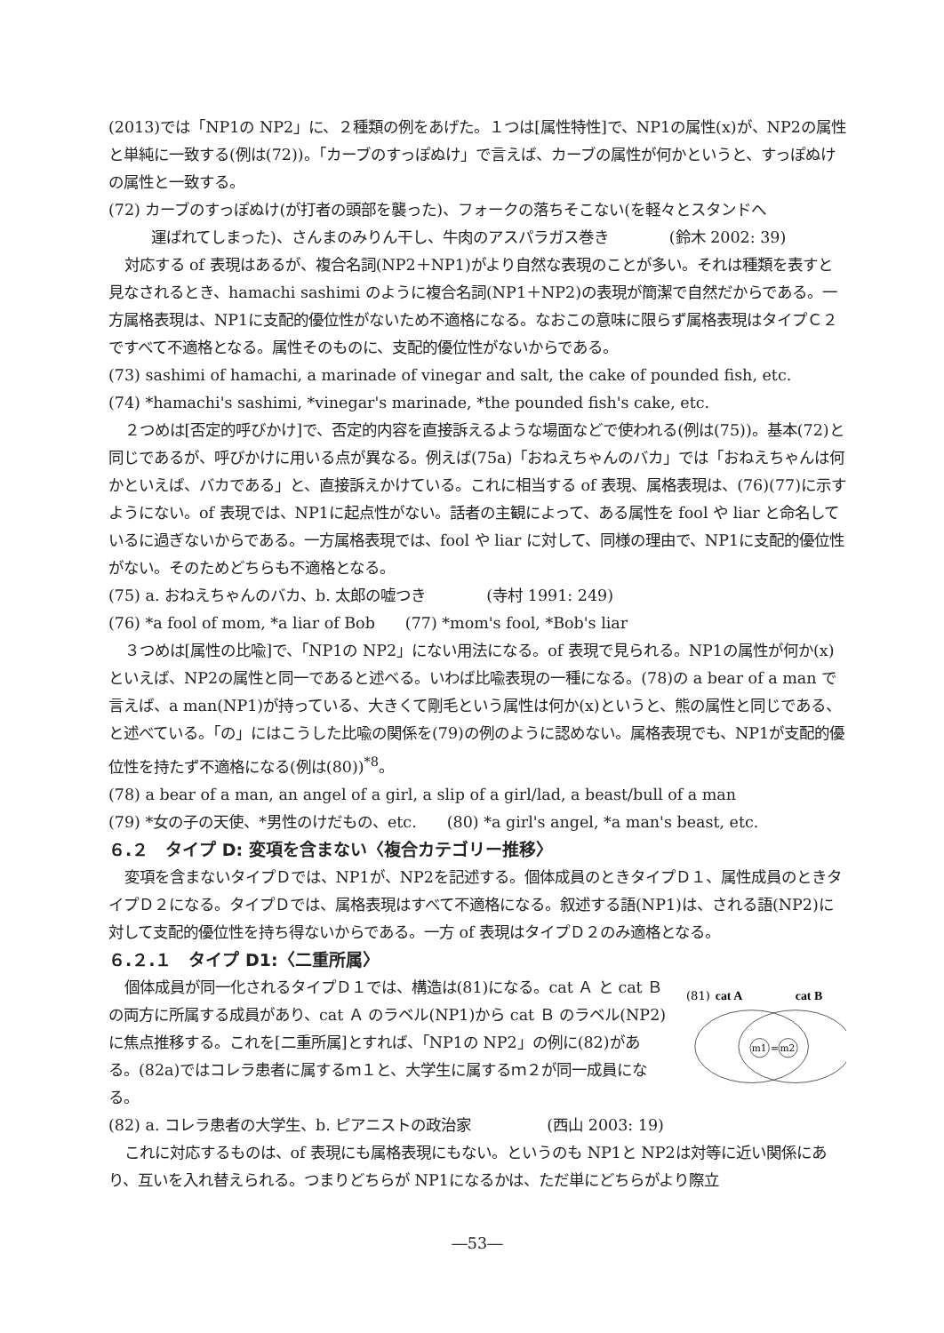(2013)では「NP1の NP2」に、２種類の例をあげた。１つは[属性特性]で、NP1の属性(x)が、NP2の属性と単純に一致する(例は(72))。「カーブのすっぽぬけ」で言えば、カーブの属性が何かというと、すっぽぬけの属性と一致する。
(72) カーブのすっぽぬけ(が打者の頭部を襲った)、フォークの落ちそこない(を軽々とスタンドへ
運ばれてしまった)、さんまのみりん干し、牛肉のアスパラガス巻き　　　　(鈴木 2002: 39)
対応する of 表現はあるが、複合名詞(NP2＋NP1)がより自然な表現のことが多い。それは種類を表すと見なされるとき、hamachi sashimi のように複合名詞(NP1＋NP2)の表現が簡潔で自然だからである。一方属格表現は、NP1に支配的優位性がないため不適格になる。なおこの意味に限らず属格表現はタイプＣ２ですべて不適格となる。属性そのものに、支配的優位性がないからである。
(73) sashimi of hamachi, a marinade of vinegar and salt, the cake of pounded fish, etc.
(74) *hamachi's sashimi, *vinegar's marinade, *the pounded fish's cake, etc.
２つめは[否定的呼びかけ]で、否定的内容を直接訴えるような場面などで使われる(例は(75))。基本(72)と同じであるが、呼びかけに用いる点が異なる。例えば(75a)「おねえちゃんのバカ」では「おねえちゃんは何かといえば、バカである」と、直接訴えかけている。これに相当する of 表現、属格表現は、(76)(77)に示すようにない。of 表現では、NP1に起点性がない。話者の主観によって、ある属性を fool や liar と命名しているに過ぎないからである。一方属格表現では、fool や liar に対して、同様の理由で、NP1に支配的優位性がない。そのためどちらも不適格となる。
(75) a. おねえちゃんのバカ、b. 太郎の嘘つき　　　　(寺村 1991: 249)
(76) *a fool of mom, *a liar of Bob　　(77) *mom's fool, *Bob's liar
３つめは[属性の比喩]で、「NP1の NP2」にない用法になる。of 表現で見られる。NP1の属性が何か(x)といえば、NP2の属性と同一であると述べる。いわば比喩表現の一種になる。(78)の a bear of a man で言えば、a man(NP1)が持っている、大きくて剛毛という属性は何か(x)というと、熊の属性と同じである、と述べている。「の」にはこうした比喩の関係を(79)の例のように認めない。属格表現でも、NP1が支配的優位性を持たず不適格になる(例は(80))<sup>*8</sup>。
(78) a bear of a man, an angel of a girl, a slip of a girl/lad, a beast/bull of a man
(79) *女の子の天使、*男性のけだもの、etc.　　(80) *a girl's angel, *a man's beast, etc.
６.２　タイプ D: 変項を含まない〈複合カテゴリー推移〉
変項を含まないタイプＤでは、NP1が、NP2を記述する。個体成員のときタイプＤ１、属性成員のときタイプＤ２になる。タイプＤでは、属格表現はすべて不適格になる。叙述する語(NP1)は、される語(NP2)に対して支配的優位性を持ち得ないからである。一方 of 表現はタイプＤ２のみ適格となる。
６.２.１　タイプ D1:〈二重所属〉
個体成員が同一化されるタイプＤ１では、構造は(81)になる。cat Ａ と cat Ｂ の両方に所属する成員があり、cat Ａ のラベル(NP1)から cat Ｂ のラベル(NP2)に焦点推移する。これを[二重所属]とすれば、「NP1の NP2」の例に(82)がある。(82a)ではコレラ患者に属するｍ１と、大学生に属するｍ２が同一成員になる。
(81)
cat A
cat B
m1
=
m2
(82) a. コレラ患者の大学生、b. ピアニストの政治家　　　　　(西山 2003: 19)
これに対応するものは、of 表現にも属格表現にもない。というのも NP1と NP2は対等に近い関係にあり、互いを入れ替えられる。つまりどちらが NP1になるかは、ただ単にどちらがより際立
―53―